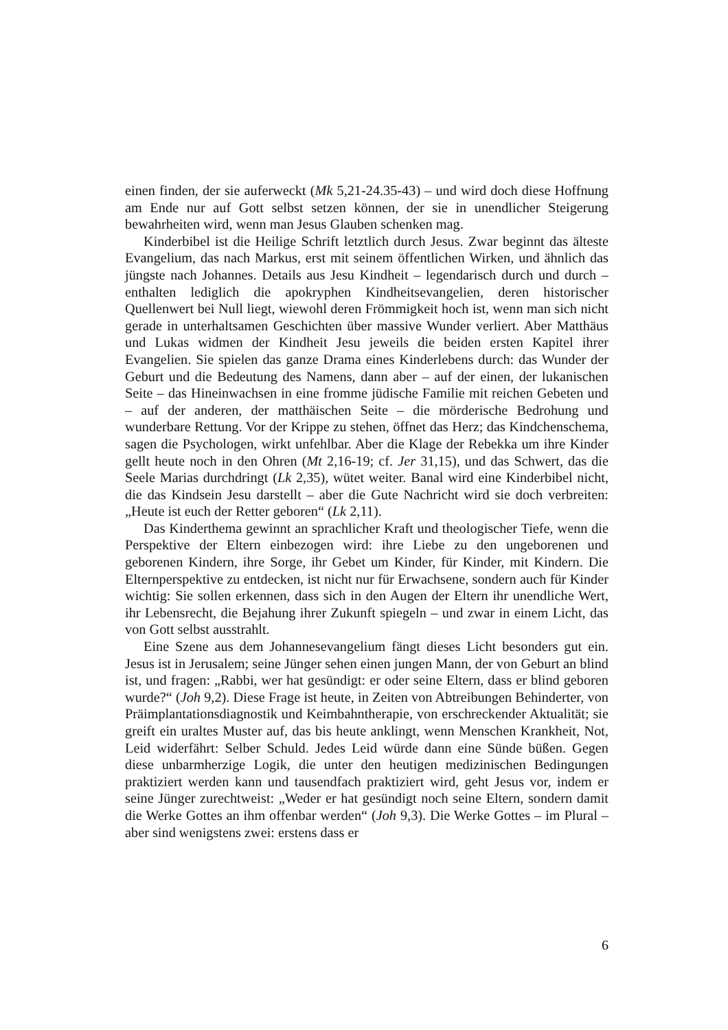einen finden, der sie auferweckt (Mk 5,21-24.35-43) – und wird doch diese Hoffnung am Ende nur auf Gott selbst setzen können, der sie in unendlicher Steigerung bewahrheiten wird, wenn man Jesus Glauben schenken mag.
Kinderbibel ist die Heilige Schrift letztlich durch Jesus. Zwar beginnt das älteste Evangelium, das nach Markus, erst mit seinem öffentlichen Wirken, und ähnlich das jüngste nach Johannes. Details aus Jesu Kindheit – legendarisch durch und durch – enthalten lediglich die apokryphen Kindheitsevangelien, deren historischer Quellenwert bei Null liegt, wiewohl deren Frömmigkeit hoch ist, wenn man sich nicht gerade in unterhaltsamen Geschichten über massive Wunder verliert. Aber Matthäus und Lukas widmen der Kindheit Jesu jeweils die beiden ersten Kapitel ihrer Evangelien. Sie spielen das ganze Drama eines Kinderlebens durch: das Wunder der Geburt und die Bedeutung des Namens, dann aber – auf der einen, der lukanischen Seite – das Hineinwachsen in eine fromme jüdische Familie mit reichen Gebeten und – auf der anderen, der matthäischen Seite – die mörderische Bedrohung und wunderbare Rettung. Vor der Krippe zu stehen, öffnet das Herz; das Kindchenschema, sagen die Psychologen, wirkt unfehlbar. Aber die Klage der Rebekka um ihre Kinder gellt heute noch in den Ohren (Mt 2,16-19; cf. Jer 31,15), und das Schwert, das die Seele Marias durchdringt (Lk 2,35), wütet weiter. Banal wird eine Kinderbibel nicht, die das Kindsein Jesu darstellt – aber die Gute Nachricht wird sie doch verbreiten: „Heute ist euch der Retter geboren“ (Lk 2,11).
Das Kinderthema gewinnt an sprachlicher Kraft und theologischer Tiefe, wenn die Perspektive der Eltern einbezogen wird: ihre Liebe zu den ungeborenen und geborenen Kindern, ihre Sorge, ihr Gebet um Kinder, für Kinder, mit Kindern. Die Elternperspektive zu entdecken, ist nicht nur für Erwachsene, sondern auch für Kinder wichtig: Sie sollen erkennen, dass sich in den Augen der Eltern ihr unendliche Wert, ihr Lebensrecht, die Bejahung ihrer Zukunft spiegeln – und zwar in einem Licht, das von Gott selbst ausstrahlt.
Eine Szene aus dem Johannesevangelium fängt dieses Licht besonders gut ein. Jesus ist in Jerusalem; seine Jünger sehen einen jungen Mann, der von Geburt an blind ist, und fragen: „Rabbi, wer hat gesündigt: er oder seine Eltern, dass er blind geboren wurde?“ (Joh 9,2). Diese Frage ist heute, in Zeiten von Abtreibungen Behinderter, von Präimplantationsdiagnostik und Keimbahntherapie, von erschreckender Aktualität; sie greift ein uraltes Muster auf, das bis heute anklingt, wenn Menschen Krankheit, Not, Leid widerfährt: Selber Schuld. Jedes Leid würde dann eine Sünde büßen. Gegen diese unbarmherzige Logik, die unter den heutigen medizinischen Bedingungen praktiziert werden kann und tausendfach praktiziert wird, geht Jesus vor, indem er seine Jünger zurechtweist: „Weder er hat gesündigt noch seine Eltern, sondern damit die Werke Gottes an ihm offenbar werden“ (Joh 9,3). Die Werke Gottes – im Plural – aber sind wenigstens zwei: erstens dass er
6